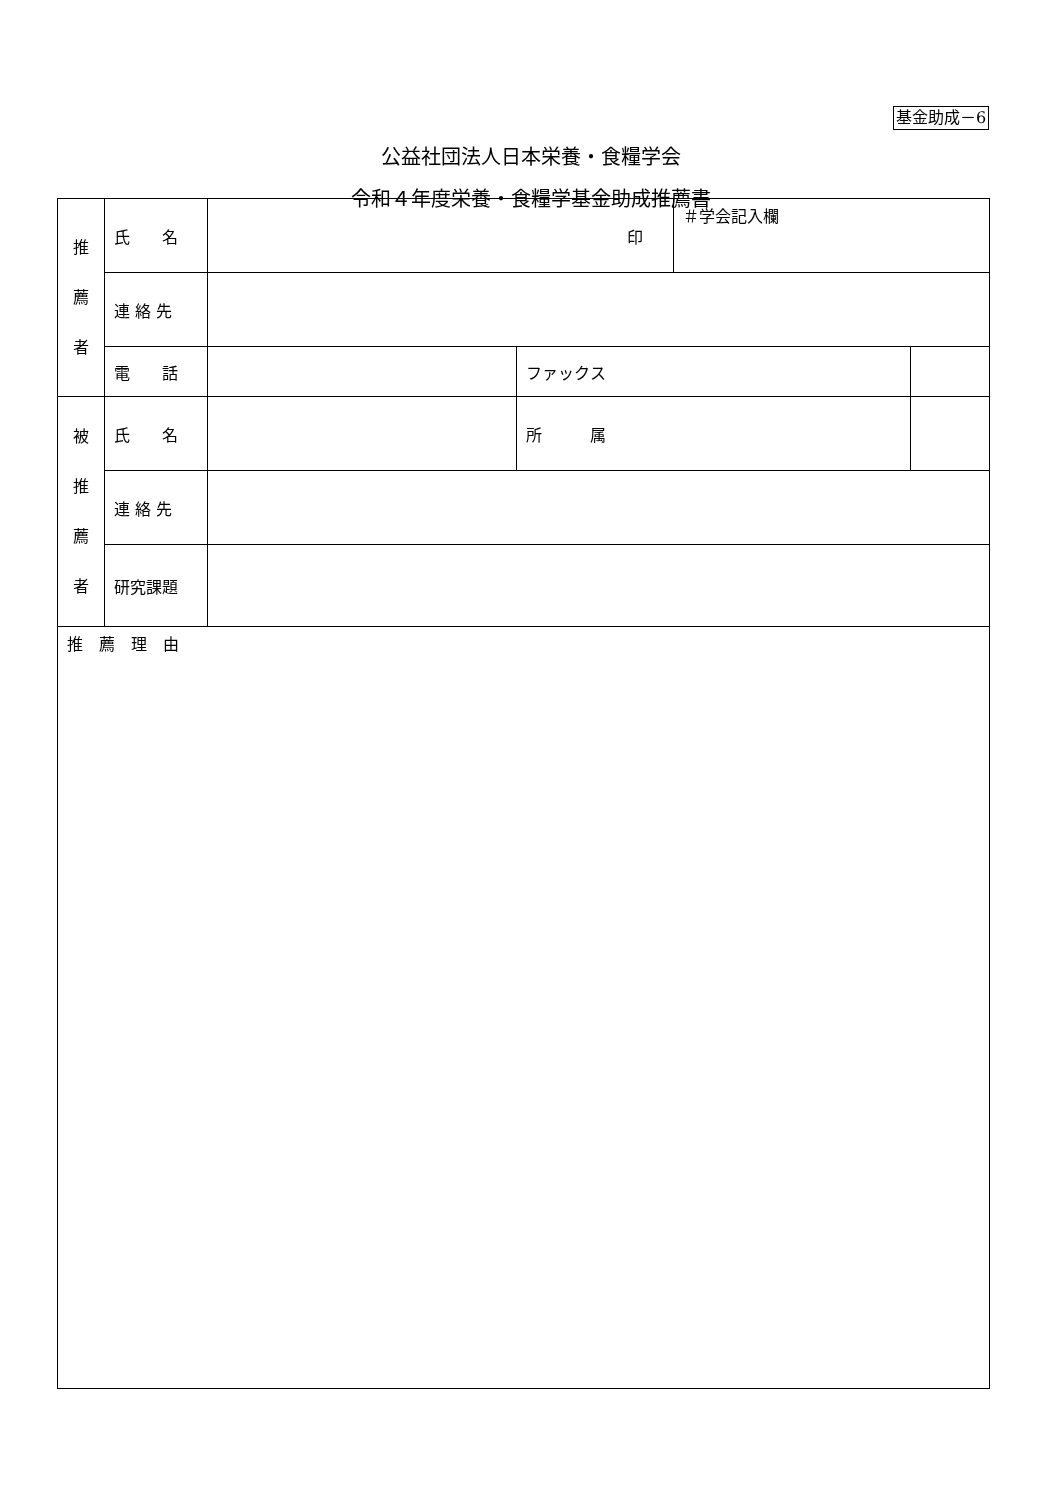基金助成－6
公益社団法人日本栄養・食糧学会
令和４年度栄養・食糧学基金助成推薦書
| 推 薦 者 | 氏 名 | 印 | | ＃学会記入欄 | |
| | 連 絡 先 | | | | |
| | 電 話 | | ファックス | | |
| 被 推 薦 者 | 氏 名 | | 所 属 | | |
| | 連 絡 先 | | | | |
| | 研究課題 | | | | |
| 推 薦 理 由 | | | | | |